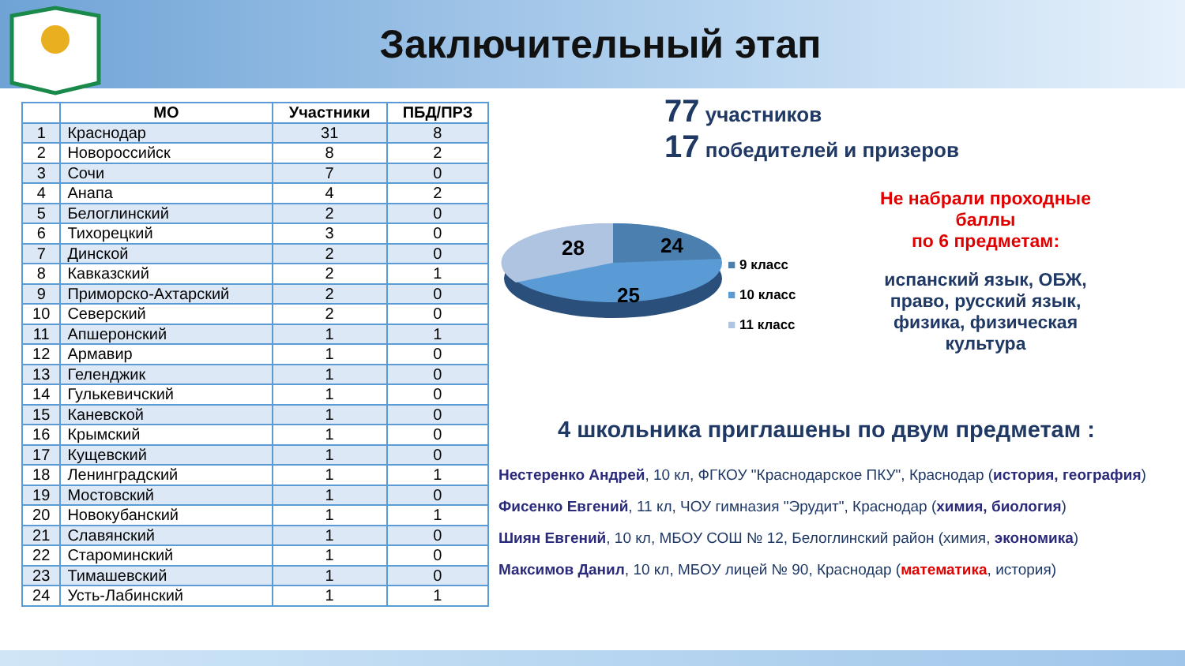Заключительный этап
| | МО | Участники | ПБД/ПРЗ |
| --- | --- | --- | --- |
| 1 | Краснодар | 31 | 8 |
| 2 | Новороссийск | 8 | 2 |
| 3 | Сочи | 7 | 0 |
| 4 | Анапа | 4 | 2 |
| 5 | Белоглинский | 2 | 0 |
| 6 | Тихорецкий | 3 | 0 |
| 7 | Динской | 2 | 0 |
| 8 | Кавказский | 2 | 1 |
| 9 | Приморско-Ахтарский | 2 | 0 |
| 10 | Северский | 2 | 0 |
| 11 | Апшеронский | 1 | 1 |
| 12 | Армавир | 1 | 0 |
| 13 | Геленджик | 1 | 0 |
| 14 | Гулькевичский | 1 | 0 |
| 15 | Каневской | 1 | 0 |
| 16 | Крымский | 1 | 0 |
| 17 | Кущевский | 1 | 0 |
| 18 | Ленинградский | 1 | 1 |
| 19 | Мостовский | 1 | 0 |
| 20 | Новокубанский | 1 | 1 |
| 21 | Славянский | 1 | 0 |
| 22 | Староминский | 1 | 0 |
| 23 | Тимашевский | 1 | 0 |
| 24 | Усть-Лабинский | 1 | 1 |
77 участников
17 победителей и призеров
28
24
25
■ 9 класс
■ 10 класс
■ 11 класс
Не набрали проходные баллы
по 6 предметам:
испанский язык, ОБЖ, право, русский язык, физика, физическая культура
4 школьника приглашены по двум предметам :
Нестеренко Андрей, 10 кл, ФГКОУ "Краснодарское ПКУ", Краснодар (история, география)
Фисенко Евгений, 11 кл, ЧОУ гимназия "Эрудит", Краснодар (химия, биология)
Шиян Евгений, 10 кл, МБОУ СОШ № 12, Белоглинский район (химия, экономика)
Максимов Данил, 10 кл, МБОУ лицей № 90, Краснодар (математика, история)